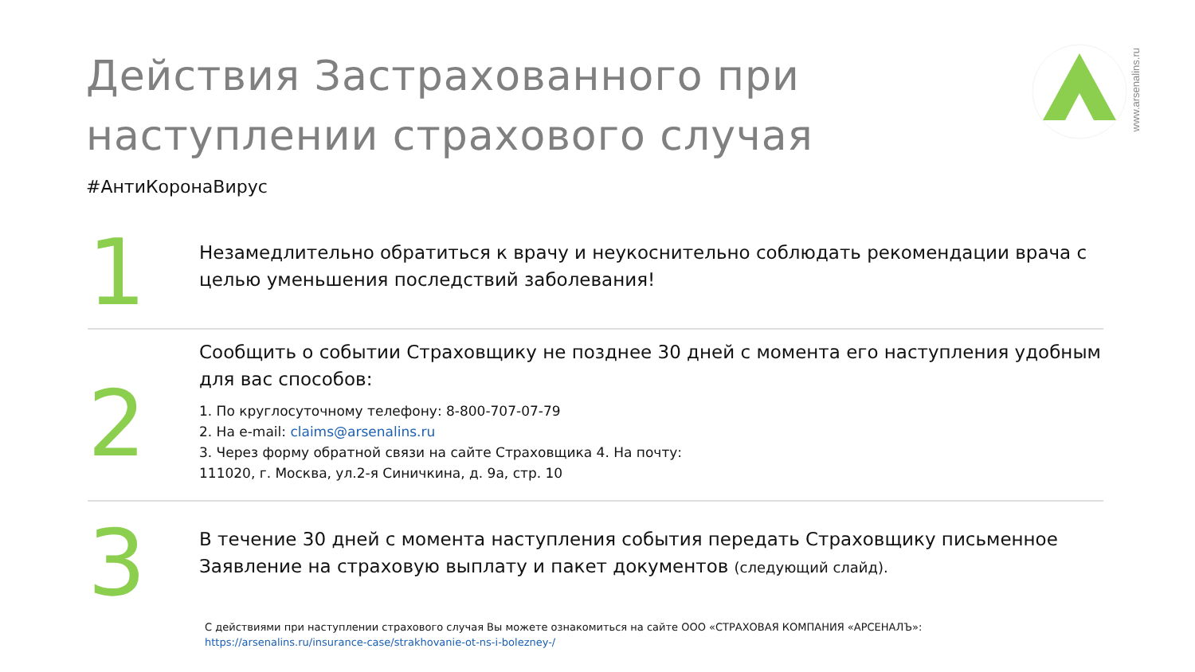Действия Застрахованного при
наступлении страхового случая
#АнтиКоронаВирус
www.arsenalins.ru
1
Незамедлительно обратиться к врачу и неукоснительно соблюдать рекомендации врача с целью уменьшения последствий заболевания!
2
Сообщить о событии Страховщику не позднее 30 дней с момента его наступления удобным для вас способов:
1. По круглосуточному телефону: 8-800-707-07-79
2. На e-mail: claims@arsenalins.ru
3. Через форму обратной связи на сайте Страховщика 4. На почту:
111020, г. Москва, ул.2-я Синичкина, д. 9а, стр. 10
3
В течение 30 дней с момента наступления события передать Страховщику письменное Заявление на страховую выплату и пакет документов (следующий слайд).
С действиями при наступлении страхового случая Вы можете ознакомиться на сайте ООО «СТРАХОВАЯ КОМПАНИЯ «АРСЕНАЛЪ»:
https://arsenalins.ru/insurance-case/strakhovanie-ot-ns-i-bolezney-/